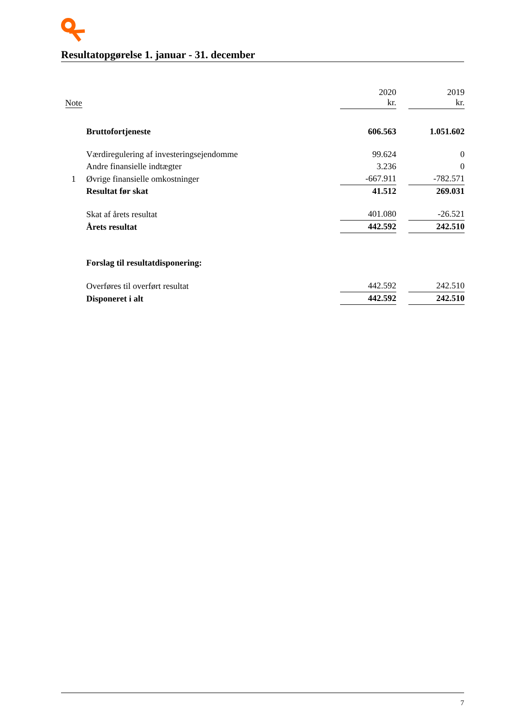Resultatopgørelse 1. januar - 31. december
| Note | | 2020 kr. | | 2019 kr. |
| | Bruttofortjeneste | 606.563 | | 1.051.602 |
| | Værdiregulering af investeringsejendomme | 99.624 | | 0 |
| | Andre finansielle indtægter | 3.236 | | 0 |
| 1 | Øvrige finansielle omkostninger | -667.911 | | -782.571 |
| | Resultat før skat | 41.512 | | 269.031 |
| | Skat af årets resultat | 401.080 | | -26.521 |
| | Årets resultat | 442.592 | | 242.510 |
| | Forslag til resultatdisponering: | | | |
| | Overføres til overført resultat | 442.592 | | 242.510 |
| | Disponeret i alt | 442.592 | | 242.510 |
7